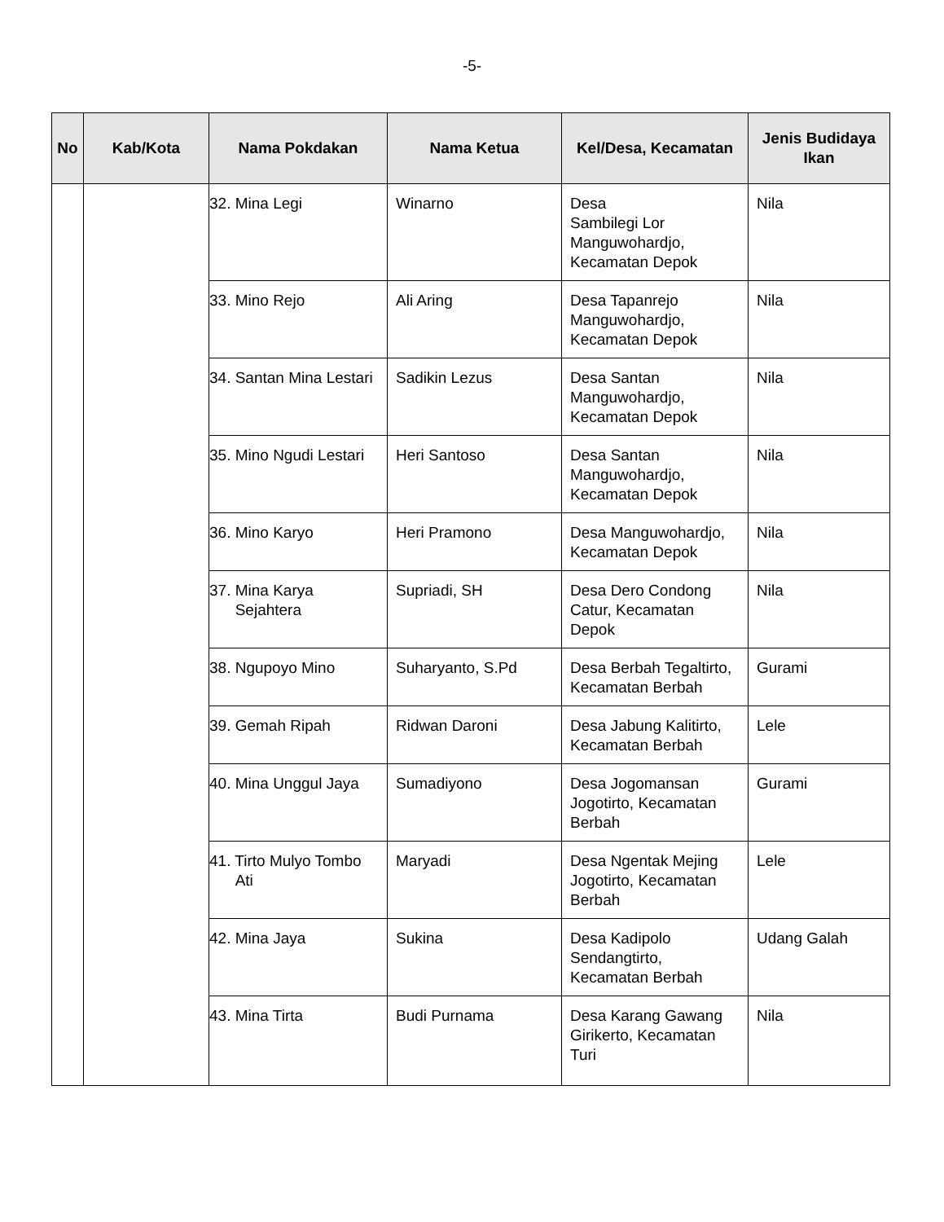-5-
| No | Kab/Kota | Nama Pokdakan | Nama Ketua | Kel/Desa, Kecamatan | Jenis Budidaya Ikan |
| --- | --- | --- | --- | --- | --- |
| | | 32. Mina Legi | Winarno | Desa Sambilegi Lor Manguwohardjo, Kecamatan Depok | Nila |
| | | 33. Mino Rejo | Ali Aring | Desa Tapanrejo Manguwohardjo, Kecamatan Depok | Nila |
| | | 34. Santan Mina Lestari | Sadikin Lezus | Desa Santan Manguwohardjo, Kecamatan Depok | Nila |
| | | 35. Mino Ngudi Lestari | Heri Santoso | Desa Santan Manguwohardjo, Kecamatan Depok | Nila |
| | | 36. Mino Karyo | Heri Pramono | Desa Manguwohardjo, Kecamatan Depok | Nila |
| | | 37. Mina Karya Sejahtera | Supriadi, SH | Desa Dero Condong Catur, Kecamatan Depok | Nila |
| | | 38. Ngupoyo Mino | Suharyanto, S.Pd | Desa Berbah Tegaltirto, Kecamatan Berbah | Gurami |
| | | 39. Gemah Ripah | Ridwan Daroni | Desa Jabung Kalitirto, Kecamatan Berbah | Lele |
| | | 40. Mina Unggul Jaya | Sumadiyono | Desa Jogomansan Jogotirto, Kecamatan Berbah | Gurami |
| | | 41. Tirto Mulyo Tombo Ati | Maryadi | Desa Ngentak Mejing Jogotirto, Kecamatan Berbah | Lele |
| | | 42. Mina Jaya | Sukina | Desa Kadipolo Sendangtirto, Kecamatan Berbah | Udang Galah |
| | | 43. Mina Tirta | Budi Purnama | Desa Karang Gawang Girikerto, Kecamatan Turi | Nila |